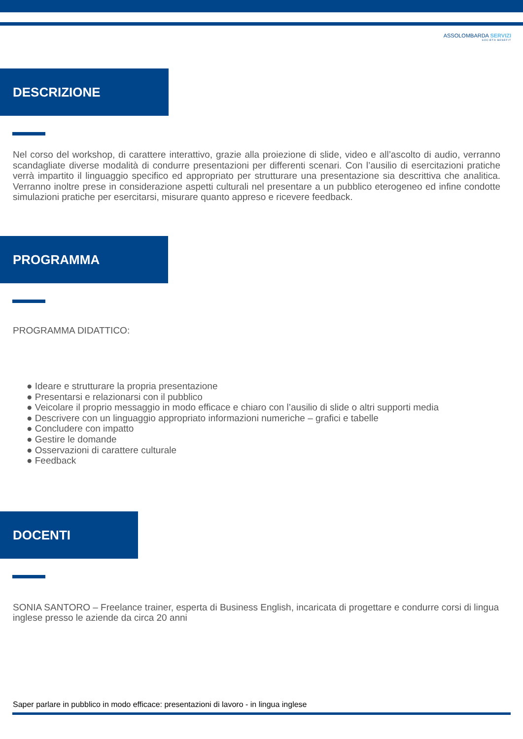ASSOLOMBARDA SERVIZI
SOCIETÀ BENEFIT
DESCRIZIONE
Nel corso del workshop, di carattere interattivo, grazie alla proiezione di slide, video e all’ascolto di audio, verranno scandagliate diverse modalità di condurre presentazioni per differenti scenari. Con l’ausilio di esercitazioni pratiche verrà impartito il linguaggio specifico ed appropriato per strutturare una presentazione sia descrittiva che analitica. Verranno inoltre prese in considerazione aspetti culturali nel presentare a un pubblico eterogeneo ed infine condotte simulazioni pratiche per esercitarsi, misurare quanto appreso e ricevere feedback.
PROGRAMMA
PROGRAMMA DIDATTICO:
● Ideare e strutturare la propria presentazione
● Presentarsi e relazionarsi con il pubblico
● Veicolare il proprio messaggio in modo efficace e chiaro con l’ausilio di slide o altri supporti media
● Descrivere con un linguaggio appropriato informazioni numeriche – grafici e tabelle
● Concludere con impatto
● Gestire le domande
● Osservazioni di carattere culturale
● Feedback
DOCENTI
SONIA SANTORO – Freelance trainer, esperta di Business English, incaricata di progettare e condurre corsi di lingua inglese presso le aziende da circa 20 anni
Saper parlare in pubblico in modo efficace: presentazioni di lavoro - in lingua inglese